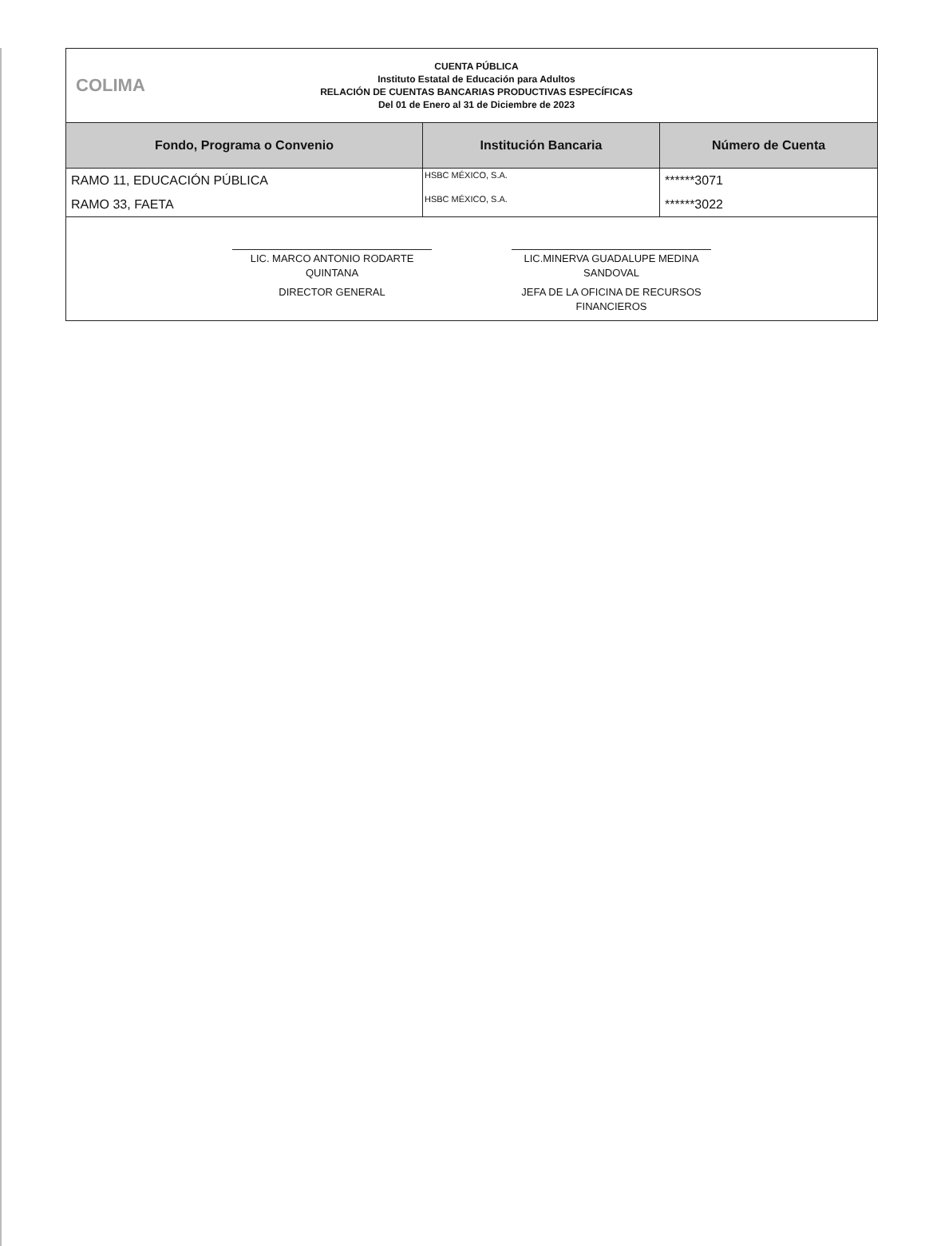COLIMA
CUENTA PÚBLICA
Instituto Estatal de Educación para Adultos
RELACIÓN DE CUENTAS BANCARIAS PRODUCTIVAS ESPECÍFICAS
Del 01 de Enero al 31 de Diciembre de 2023
| Fondo, Programa o Convenio | Institución Bancaria | Número de Cuenta |
| --- | --- | --- |
| RAMO 11, EDUCACIÓN PÚBLICA | HSBC MÉXICO, S.A. | ******3071 |
| RAMO 33, FAETA | HSBC MÉXICO, S.A. | ******3022 |
LIC. MARCO ANTONIO RODARTE QUINTANA
DIRECTOR GENERAL
LIC.MINERVA GUADALUPE MEDINA SANDOVAL
JEFA DE LA OFICINA DE RECURSOS FINANCIEROS